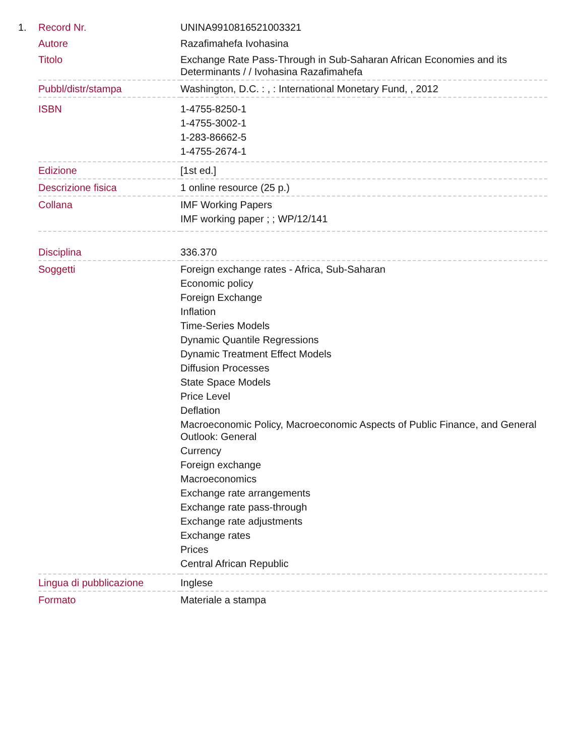1.
| Record Nr. | UNINA9910816521003321 |
| Autore | Razafimahefa Ivohasina |
| Titolo | Exchange Rate Pass-Through in Sub-Saharan African Economies and its Determinants / / Ivohasina Razafimahefa |
| Pubbl/distr/stampa | Washington, D.C. : , : International Monetary Fund, , 2012 |
| ISBN | 1-4755-8250-1 1-4755-3002-1 1-283-86662-5 1-4755-2674-1 |
| Edizione | [1st ed.] |
| Descrizione fisica | 1 online resource (25 p.) |
| Collana | IMF Working Papers IMF working paper ; ; WP/12/141 |
| Disciplina | 336.370 |
| Soggetti | Foreign exchange rates - Africa, Sub-Saharan Economic policy Foreign Exchange Inflation Time-Series Models Dynamic Quantile Regressions Dynamic Treatment Effect Models Diffusion Processes State Space Models Price Level Deflation Macroeconomic Policy, Macroeconomic Aspects of Public Finance, and General Outlook: General Currency Foreign exchange Macroeconomics Exchange rate arrangements Exchange rate pass-through Exchange rate adjustments Exchange rates Prices Central African Republic |
| Lingua di pubblicazione | Inglese |
| Formato | Materiale a stampa |